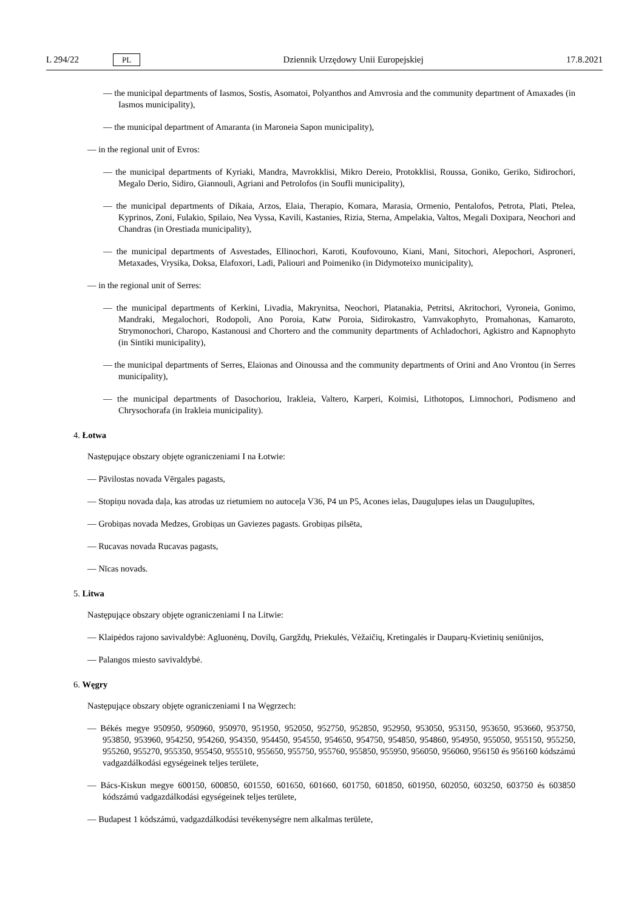L 294/22 PL
Dziennik Urzędowy Unii Europejskiej 17.8.2021
— the municipal departments of Iasmos, Sostis, Asomatoi, Polyanthos and Amvrosia and the community department of Amaxades (in Iasmos municipality),
— the municipal department of Amaranta (in Maroneia Sapon municipality),
— in the regional unit of Evros:
— the municipal departments of Kyriaki, Mandra, Mavrokklisi, Mikro Dereio, Protokklisi, Roussa, Goniko, Geriko, Sidirochori, Megalo Derio, Sidiro, Giannouli, Agriani and Petrolofos (in Soufli municipality),
— the municipal departments of Dikaia, Arzos, Elaia, Therapio, Komara, Marasia, Ormenio, Pentalofos, Petrota, Plati, Ptelea, Kyprinos, Zoni, Fulakio, Spilaio, Nea Vyssa, Kavili, Kastanies, Rizia, Sterna, Ampelakia, Valtos, Megali Doxipara, Neochori and Chandras (in Orestiada municipality),
— the municipal departments of Asvestades, Ellinochori, Karoti, Koufovouno, Kiani, Mani, Sitochori, Alepochori, Asproneri, Metaxades, Vrysika, Doksa, Elafoxori, Ladi, Paliouri and Poimeniko (in Didymoteixo municipality),
— in the regional unit of Serres:
— the municipal departments of Kerkini, Livadia, Makrynitsa, Neochori, Platanakia, Petritsi, Akritochori, Vyroneia, Gonimo, Mandraki, Megalochori, Rodopoli, Ano Poroia, Katw Poroia, Sidirokastro, Vamvakophyto, Promahonas, Kamaroto, Strymonochori, Charopo, Kastanousi and Chortero and the community departments of Achladochori, Agkistro and Kapnophyto (in Sintiki municipality),
— the municipal departments of Serres, Elaionas and Oinoussa and the community departments of Orini and Ano Vrontou (in Serres municipality),
— the municipal departments of Dasochoriou, Irakleia, Valtero, Karperi, Koimisi, Lithotopos, Limnochori, Podismeno and Chrysochorafa (in Irakleia municipality).
4. Łotwa
Następujące obszary objęte ograniczeniami I na Łotwie:
— Pāvilostas novada Vērgales pagasts,
— Stopiņu novada daļa, kas atrodas uz rietumiem no autoceļa V36, P4 un P5, Acones ielas, Dauguļupes ielas un Dauguļupītes,
— Grobiņas novada Medzes, Grobiņas un Gaviezes pagasts. Grobiņas pilsēta,
— Rucavas novada Rucavas pagasts,
— Nīcas novads.
5. Litwa
Następujące obszary objęte ograniczeniami I na Litwie:
— Klaipėdos rajono savivaldybė: Agluonėnų, Dovilų, Gargždų, Priekulės, Vėžaičių, Kretingalės ir Dauparų-Kvietinių seniūnijos,
— Palangos miesto savivaldybė.
6. Węgry
Następujące obszary objęte ograniczeniami I na Węgrzech:
— Békés megye 950950, 950960, 950970, 951950, 952050, 952750, 952850, 952950, 953050, 953150, 953650, 953660, 953750, 953850, 953960, 954250, 954260, 954350, 954450, 954550, 954650, 954750, 954850, 954860, 954950, 955050, 955150, 955250, 955260, 955270, 955350, 955450, 955510, 955650, 955750, 955760, 955850, 955950, 956050, 956060, 956150 és 956160 kódszámú vadgazdálkodási egységeinek teljes területe,
— Bács-Kiskun megye 600150, 600850, 601550, 601650, 601660, 601750, 601850, 601950, 602050, 603250, 603750 és 603850 kódszámú vadgazdálkodási egységeinek teljes területe,
— Budapest 1 kódszámú, vadgazdálkodási tevékenységre nem alkalmas területe,